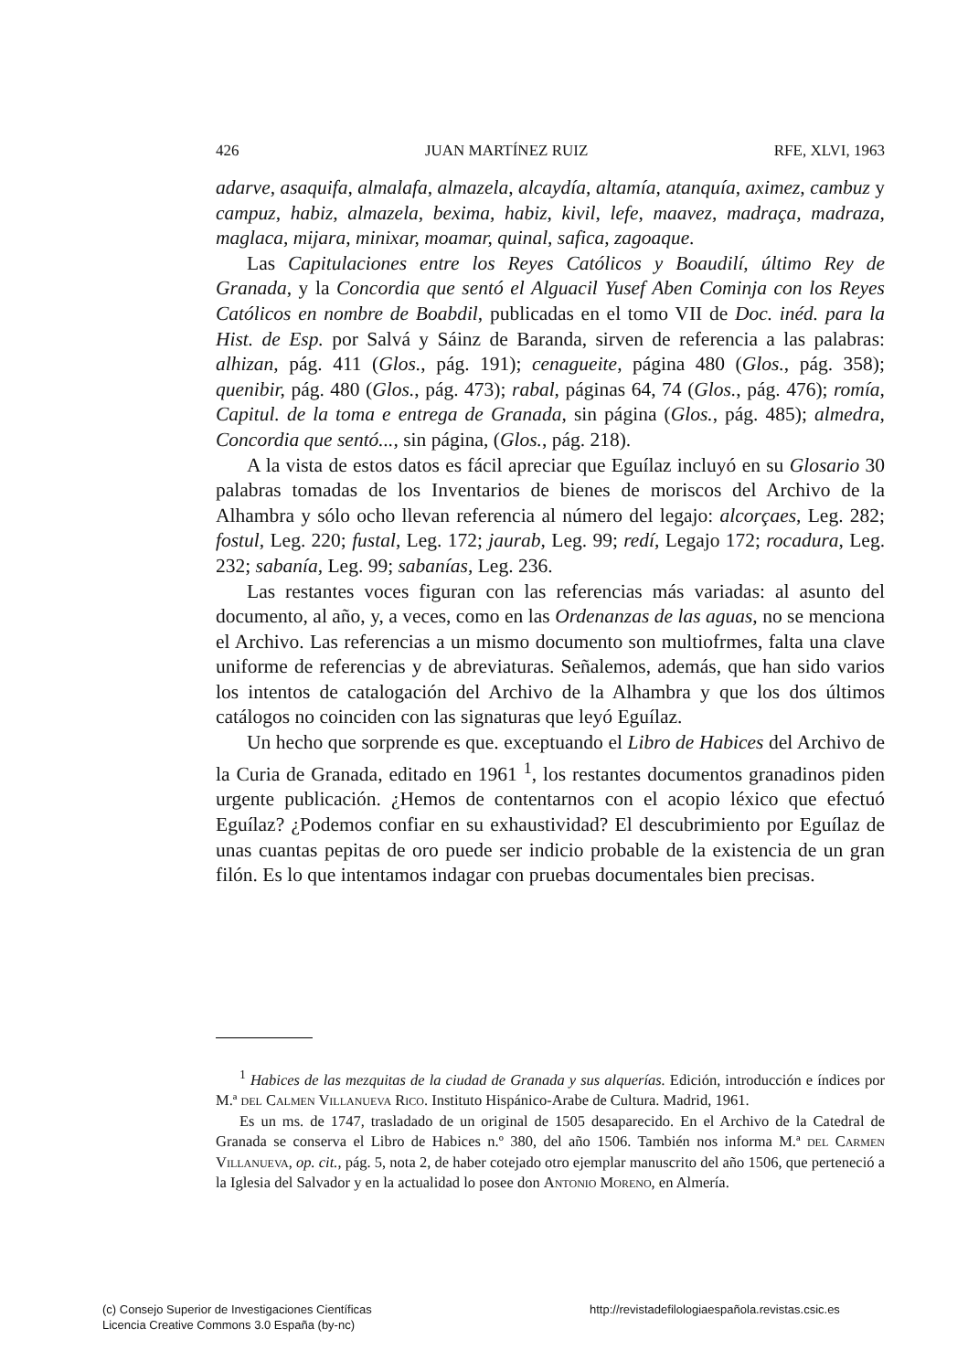426 JUAN MARTÍNEZ RUIZ RFE, XLVI, 1963
adarve, asaquifa, almalafa, almazela, alcaydía, altamía, atanquía, aximez, cambuz y campuz, habiz, almazela, bexima, habiz, kivil, lefe, maavez, madraça, madraza, maglaca, mijara, minixar, moamar, quinal, safica, zagoaque.
Las Capitulaciones entre los Reyes Católicos y Boaudilí, último Rey de Granada, y la Concordia que sentó el Alguacil Yusef Aben Cominja con los Reyes Católicos en nombre de Boabdil, publicadas en el tomo VII de Doc. inéd. para la Hist. de Esp. por Salvá y Sáinz de Baranda, sirven de referencia a las palabras: alhizan, pág. 411 (Glos., pág. 191); cenagueite, página 480 (Glos., pág. 358); quenibir, pág. 480 (Glos., pág. 473); rabal, páginas 64, 74 (Glos., pág. 476); romía, Capitul. de la toma e entrega de Granada, sin página (Glos., pág. 485); almedra, Concordia que sentó..., sin página, (Glos., pág. 218).
A la vista de estos datos es fácil apreciar que Eguílaz incluyó en su Glosario 30 palabras tomadas de los Inventarios de bienes de moriscos del Archivo de la Alhambra y sólo ocho llevan referencia al número del legajo: alcorçaes, Leg. 282; fostul, Leg. 220; fustal, Leg. 172; jaurab, Leg. 99; redí, Legajo 172; rocadura, Leg. 232; sabanía, Leg. 99; sabanías, Leg. 236.
Las restantes voces figuran con las referencias más variadas: al asunto del documento, al año, y, a veces, como en las Ordenanzas de las aguas, no se menciona el Archivo. Las referencias a un mismo documento son multiofrmes, falta una clave uniforme de referencias y de abreviaturas. Señalemos, además, que han sido varios los intentos de catalogación del Archivo de la Alhambra y que los dos últimos catálogos no coinciden con las signaturas que leyó Eguílaz.
Un hecho que sorprende es que. exceptuando el Libro de Habices del Archivo de la Curia de Granada, editado en 1961 <sup>1</sup>, los restantes documentos granadinos piden urgente publicación. ¿Hemos de contentarnos con el acopio léxico que efectuó Eguílaz? ¿Podemos confiar en su exhaustividad? El descubrimiento por Eguílaz de unas cuantas pepitas de oro puede ser indicio probable de la existencia de un gran filón. Es lo que intentamos indagar con pruebas documentales bien precisas.
<sup>1</sup> Habices de las mezquitas de la ciudad de Granada y sus alquerías. Edición, introducción e índices por M.ª del Calmen Villanueva Rico. Instituto Hispánico-Arabe de Cultura. Madrid, 1961.
Es un ms. de 1747, trasladado de un original de 1505 desaparecido. En el Archivo de la Catedral de Granada se conserva el Libro de Habices n.º 380, del año 1506. También nos informa M.ª del Carmen Villanueva, op. cit., pág. 5, nota 2, de haber cotejado otro ejemplar manuscrito del año 1506, que perteneció a la Iglesia del Salvador y en la actualidad lo posee don Antonio Moreno, en Almería.
(c) Consejo Superior de Investigaciones Científicas
Licencia Creative Commons 3.0 España (by-nc)
http://revistadefilologiaespañola.revistas.csic.es